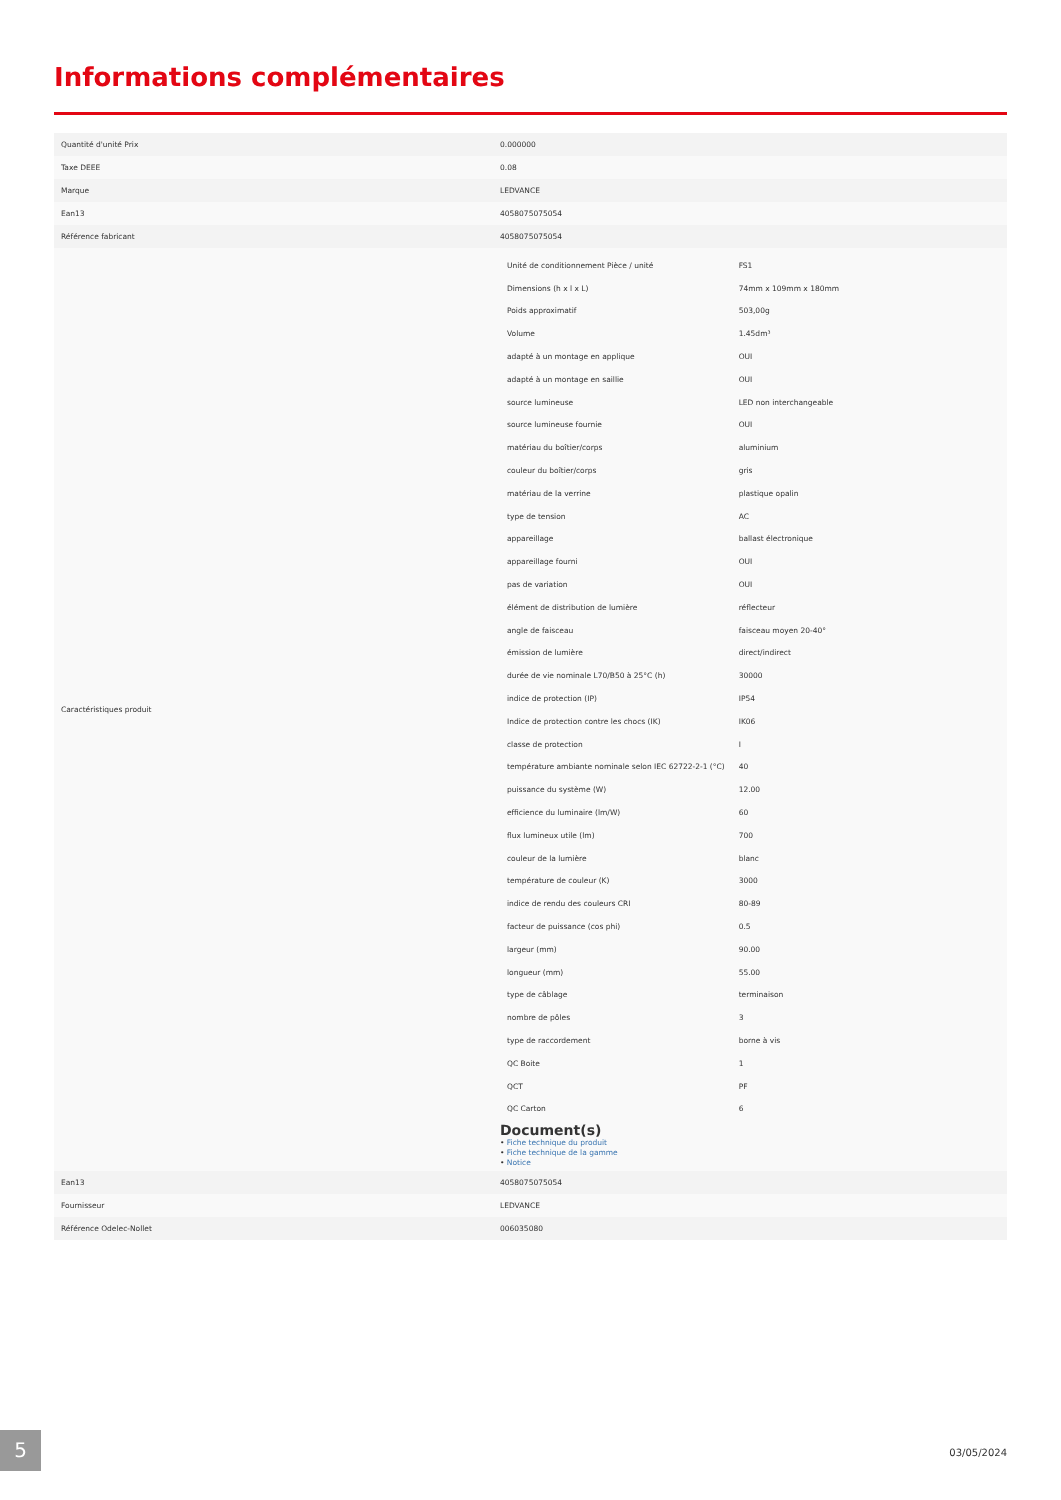Informations complémentaires
| Quantité d'unité Prix | 0.000000 |
| Taxe DEEE | 0.08 |
| Marque | LEDVANCE |
| Ean13 | 4058075075054 |
| Référence fabricant | 4058075075054 |
| Caractéristiques produit | / Unité de conditionnement Pièce / unité / FS1 / / Dimensions (h x l x L) / 74mm x 109mm x 180mm / / Poids approximatif / 503,00g / / Volume / 1.45dm³ / / adapté à un montage en applique / OUI / / adapté à un montage en saillie / OUI / / source lumineuse / LED non interchangeable / / source lumineuse fournie / OUI / / matériau du boîtier/corps / aluminium / / couleur du boîtier/corps / gris / / matériau de la verrine / plastique opalin / / type de tension / AC / / appareillage / ballast électronique / / appareillage fourni / OUI / / pas de variation / OUI / / élément de distribution de lumière / réflecteur / / angle de faisceau / faisceau moyen 20-40° / / émission de lumière / direct/indirect / / durée de vie nominale L70/B50 à 25°C (h) / 30000 / / indice de protection (IP) / IP54 / / Indice de protection contre les chocs (IK) / IK06 / / classe de protection / I / / température ambiante nominale selon IEC 62722-2-1 (°C) / 40 / / puissance du système (W) / 12.00 / / efficience du luminaire (lm/W) / 60 / / flux lumineux utile (lm) / 700 / / couleur de la lumière / blanc / / température de couleur (K) / 3000 / / indice de rendu des couleurs CRI / 80-89 / / facteur de puissance (cos phi) / 0.5 / / largeur (mm) / 90.00 / / longueur (mm) / 55.00 / / type de câblage / terminaison / / nombre de pôles / 3 / / type de raccordement / borne à vis / / QC Boite / 1 / / QCT / PF / / QC Carton / 6 / Document(s) • Fiche technique du produit • Fiche technique de la gamme • Notice |
| Ean13 | 4058075075054 |
| Fournisseur | LEDVANCE |
| Référence Odelec-Nollet | 006035080 |
5 03/05/2024